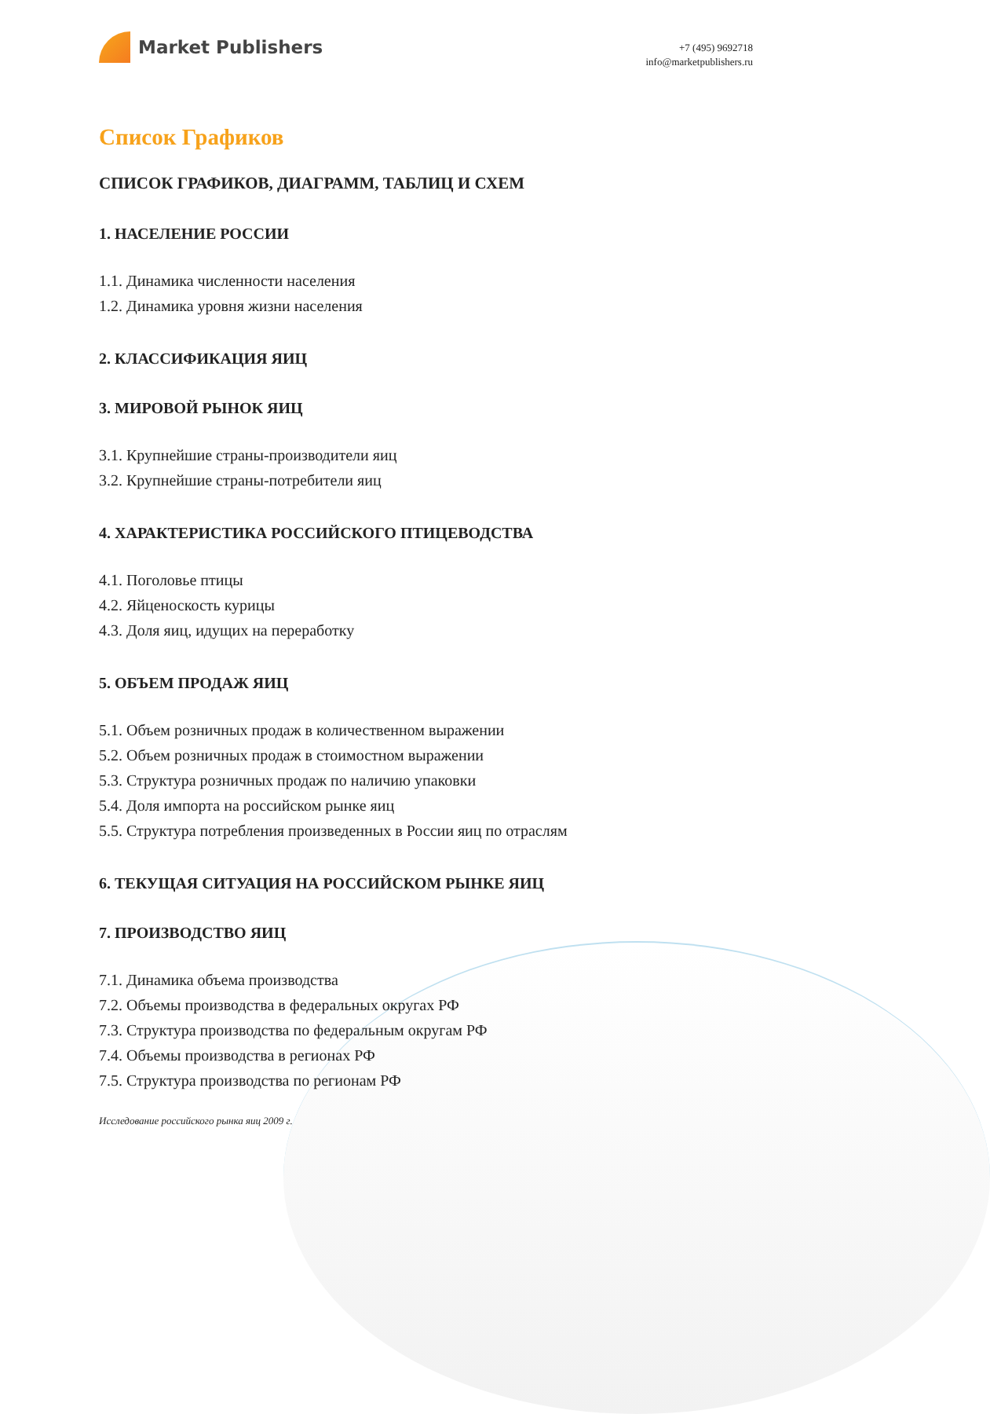Market Publishers
+7 (495) 9692718
info@marketpublishers.ru
Список Графиков
СПИСОК ГРАФИКОВ, ДИАГРАММ, ТАБЛИЦ И СХЕМ
1. НАСЕЛЕНИЕ РОССИИ
1.1. Динамика численности населения
1.2. Динамика уровня жизни населения
2. КЛАССИФИКАЦИЯ ЯИЦ
3. МИРОВОЙ РЫНОК ЯИЦ
3.1. Крупнейшие страны-производители яиц
3.2. Крупнейшие страны-потребители яиц
4. ХАРАКТЕРИСТИКА РОССИЙСКОГО ПТИЦЕВОДСТВА
4.1. Поголовье птицы
4.2. Яйценоскость курицы
4.3. Доля яиц, идущих на переработку
5. ОБЪЕМ ПРОДАЖ ЯИЦ
5.1. Объем розничных продаж в количественном выражении
5.2. Объем розничных продаж в стоимостном выражении
5.3. Структура розничных продаж по наличию упаковки
5.4. Доля импорта на российском рынке яиц
5.5. Структура потребления произведенных в России яиц по отраслям
6. ТЕКУЩАЯ СИТУАЦИЯ НА РОССИЙСКОМ РЫНКЕ ЯИЦ
7. ПРОИЗВОДСТВО ЯИЦ
7.1. Динамика объема производства
7.2. Объемы производства в федеральных округах РФ
7.3. Структура производства по федеральным округам РФ
7.4. Объемы производства в регионах РФ
7.5. Структура производства по регионам РФ
Исследование российского рынка яиц 2009 г.